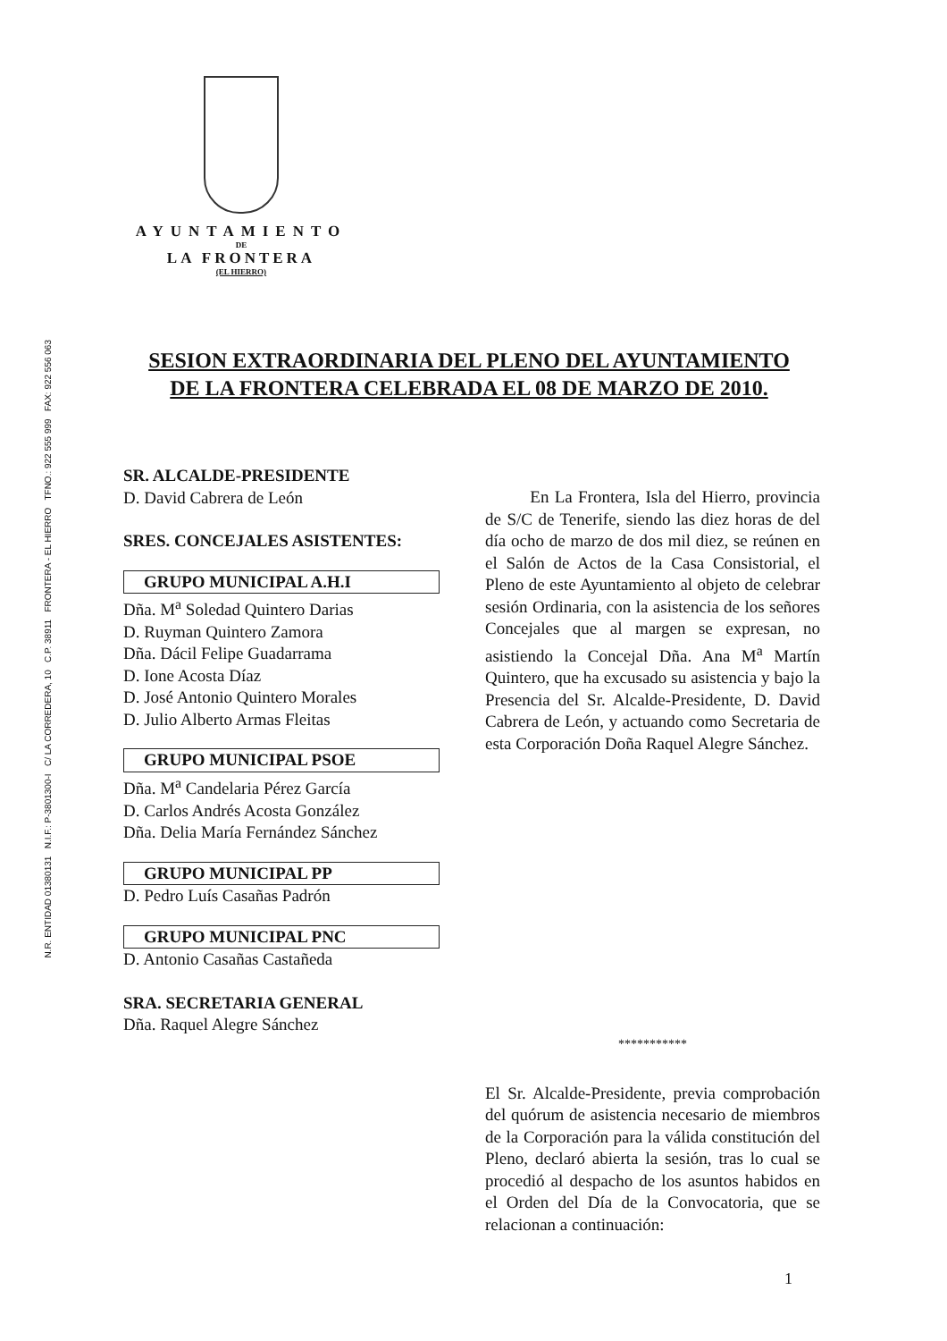N.R. ENTIDAD 01380131 N.I.F.: P-3801300-I C/ LA CORREDERA, 10 C.P. 38911 FRONTERA - EL HIERRO TFNO.: 922 555 999 FAX: 922 556 063
AYUNTAMIENTO
DE
LA FRONTERA
(EL HIERRO)
SESION EXTRAORDINARIA DEL PLENO DEL AYUNTAMIENTO DE LA FRONTERA CELEBRADA EL 08 DE MARZO DE 2010.
SR. ALCALDE-PRESIDENTE
D. David Cabrera de León
SRES. CONCEJALES ASISTENTES:
GRUPO MUNICIPAL A.H.I
Dña. M<sup>a</sup> Soledad Quintero Darias
D. Ruyman Quintero Zamora
Dña. Dácil Felipe Guadarrama
D. Ione Acosta Díaz
D. José Antonio Quintero Morales
D. Julio Alberto Armas Fleitas
GRUPO MUNICIPAL PSOE
Dña. M<sup>a</sup> Candelaria Pérez García
D. Carlos Andrés Acosta González
Dña. Delia María Fernández Sánchez
GRUPO MUNICIPAL PP
D. Pedro Luís Casañas Padrón
GRUPO MUNICIPAL PNC
D. Antonio Casañas Castañeda
SRA. SECRETARIA GENERAL
Dña. Raquel Alegre Sánchez
En La Frontera, Isla del Hierro, provincia de S/C de Tenerife, siendo las diez horas de del día ocho de marzo de dos mil diez, se reúnen en el Salón de Actos de la Casa Consistorial, el Pleno de este Ayuntamiento al objeto de celebrar sesión Ordinaria, con la asistencia de los señores Concejales que al margen se expresan, no asistiendo la Concejal Dña. Ana M<sup>a</sup> Martín Quintero, que ha excusado su asistencia y bajo la Presencia del Sr. Alcalde-Presidente, D. David Cabrera de León, y actuando como Secretaria de esta Corporación Doña Raquel Alegre Sánchez.
***********
El Sr. Alcalde-Presidente, previa comprobación del quórum de asistencia necesario de miembros de la Corporación para la válida constitución del Pleno, declaró abierta la sesión, tras lo cual se procedió al despacho de los asuntos habidos en el Orden del Día de la Convocatoria, que se relacionan a continuación:
1